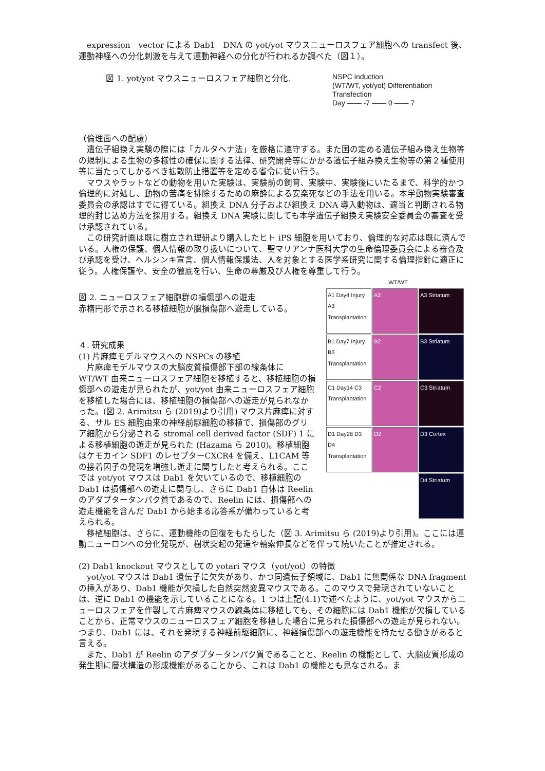expression　vector による Dab1　DNA の yot/yot マウスニューロスフェア細胞への transfect 後、運動神経への分化刺激を与えて運動神経への分化が行われるか調べた（図１）。
NSPC induction
(WT/WT, yot/yot) Differentiation
Transfection
Day —— -7 —— 0 —— 7
図 1. yot/yot マウスニューロスフェア細胞と分化.
（倫理面への配慮）
　遺伝子組換え実験の際には「カルタヘナ法」を厳格に遵守する。また国の定める遺伝子組み換え生物等の規制による生物の多様性の確保に関する法律、研究開発等にかかる遺伝子組み換え生物等の第２種使用等に当たってしかるべき拡散防止措置等を定める省令に従い行う。
　マウスやラットなどの動物を用いた実験は、実験前の飼育、実験中、実験後にいたるまで、科学的かつ倫理的に対処し、動物の苦痛を排除するための麻酔による安楽死などの手法を用いる。本学動物実験審査委員会の承認はすでに得ている。組換え DNA 分子および組換え DNA 導入動物は、適当と判断される物理的封じ込め方法を採用する。組換え DNA 実験に関しても本学遺伝子組換え実験安全委員会の審査を受け承認されている。
　この研究計画は既に樹立され理研より購入したヒト iPS 細胞を用いており、倫理的な対応は既に済んでいる。人権の保護、個人情報の取り扱いについて、聖マリアンナ医科大学の生命倫理委員会による審査及び承認を受け、ヘルシンキ宣言、個人情報保護法、人を対象とする医学系研究に関する倫理指針に適正に従う。人権保護や、安全の徹底を行い、生命の尊厳及び人権を尊重して行う。
WT/WT
A1 Day4 Injury A3 Transplantation
A2
A3 Striatum
B1 Day7 Injury B3 Transplantation
B2
B3 Striatum
C1 Day14 C3 Transplantation
C2
C3 Striatum
D1 Day28 D3 D4 Transplantation
D2
D3 Cortex
D4 Striatum
図 2. ニューロスフェア細胞群の損傷部への遊走
赤楕円形で示される移植細胞が脳損傷部へ遊走している。
４. 研究成果
(1) 片麻痺モデルマウスへの NSPCs の移植
　片麻痺モデルマウスの大脳皮質損傷部下部の線条体に WT/WT 由来ニューロスフェア細胞を移植すると、移植細胞の損傷部への遊走が見られたが、yot/yot 由来ニューロスフェア細胞を移植した場合には、移植細胞の損傷部への遊走が見られなかった。(図 2. Arimitsu ら (2019)より引用) マウス片麻痺に対する、サル ES 細胞由来の神経前駆細胞の移植で、損傷部のグリア細胞から分泌される stromal cell derived factor (SDF) 1 による移植細胞の遊走が見られた (Hazama ら 2010)。移植細胞はケモカイン SDF1 のレセプターCXCR4 を備え、L1CAM 等の接着因子の発現を増強し遊走に関与したと考えられる。ここでは yot/yot マウスは Dab1 を欠いているので、移植細胞の Dab1 は損傷部への遊走に関与し、さらに Dab1 自体は Reelin のアダプタータンパク質であるので、Reelin には、損傷部への遊走機能を含んだ Dab1 から始まる応答系が備わっていると考えられる。
　移植細胞は、さらに、運動機能の回復をもたらした（図 3. Arimitsu ら (2019)より引用)。ここには運動ニューロンへの分化発現が、樹状突起の発達や軸索伸長などを伴って続いたことが推定される。
(2) Dab1 knockout マウスとしての yotari マウス（yot/yot）の特徴
　yot/yot マウスは Dab1 遺伝子に欠失があり、かつ同遺伝子領域に、Dab1 に無関係な DNA fragment の挿入があり、Dab1 機能が欠損した自然突然変異マウスである。このマウスで発現されていないことは、逆に Dab1 の機能を示していることになる。1 つは上記(4.1)で述べたように、yot/yot マウスからニューロスフェアを作製して片麻痺マウスの線条体に移植しても、その細胞には Dab1 機能が欠損していることから、正常マウスのニューロスフェア細胞を移植した場合に見られた損傷部への遊走が見られない。つまり、Dab1 には、それを発現する神経前駆細胞に、神経損傷部への遊走機能を持たせる働きがあると言える。
　また、Dab1 が Reelin のアダプタータンパク質であることと、Reelin の機能として、大脳皮質形成の発生期に層状構造の形成機能があることから、これは Dab1 の機能とも見なされる。ま